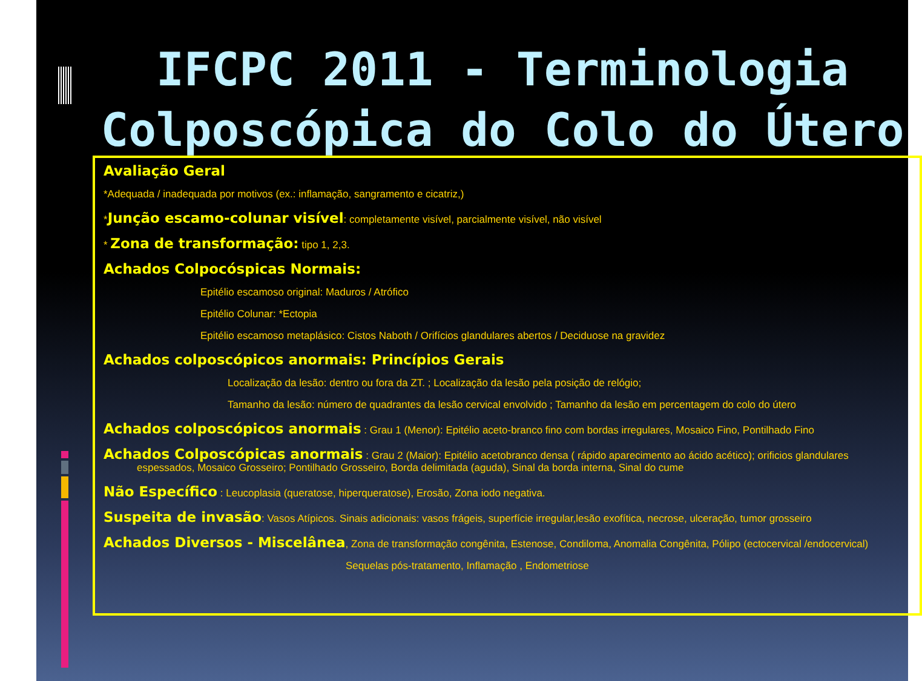IFCPC 2011 - Terminologia
Colposcópica do Colo do Útero
Avaliação Geral
*Adequada / inadequada por motivos (ex.: inflamação, sangramento e cicatriz,)
*Junção escamo-colunar visível: completamente visível, parcialmente visível, não visível
* Zona de transformação: tipo 1, 2,3.
Achados Colpocóspicas Normais:
Epitélio escamoso original: Maduros / Atrófico
Epitélio Colunar: *Ectopia
Epitélio escamoso metaplásico: Cistos Naboth / Orifícios glandulares abertos / Deciduose na gravidez
Achados colposcópicos anormais: Princípios Gerais
Localização da lesão: dentro ou fora da ZT. ; Localização da lesão pela posição de relógio;
Tamanho da lesão: número de quadrantes da lesão cervical envolvido ; Tamanho da lesão em percentagem do colo do útero
Achados colposcópicos anormais : Grau 1 (Menor): Epitélio aceto-branco fino com bordas irregulares, Mosaico Fino, Pontilhado Fino
Achados Colposcópicas anormais : Grau 2 (Maior): Epitélio acetobranco densa ( rápido aparecimento ao ácido acético); orificios glandulares
espessados, Mosaico Grosseiro; Pontilhado Grosseiro, Borda delimitada (aguda), Sinal da borda interna, Sinal do cume
Não Específico : Leucoplasia (queratose, hiperqueratose), Erosão, Zona iodo negativa.
Suspeita de invasão: Vasos Atípicos. Sinais adicionais: vasos frágeis, superfície irregular,lesão exofítica, necrose, ulceração, tumor grosseiro
Achados Diversos - Miscelânea, Zona de transformação congênita, Estenose, Condiloma, Anomalia Congênita, Pólipo (ectocervical /endocervical)
Sequelas pós-tratamento, Inflamação , Endometriose